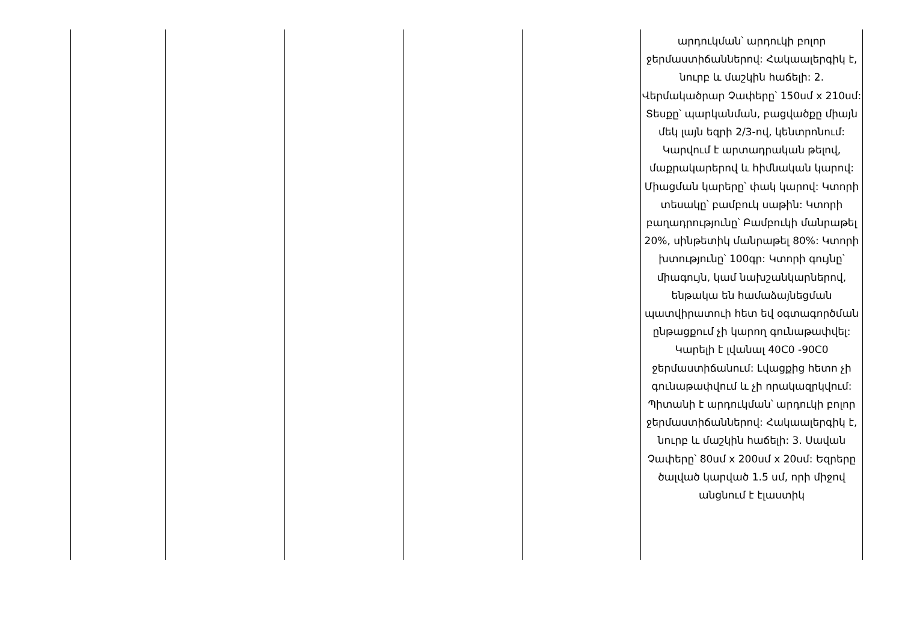| | | | | | արդուկման՝ արդուկի բոլոր ջերմաստիճաններով: Հակաալերգիկ է, նուրբ և մաշկին հաճելի: 2. Վերմակածրար Չափերը՝ 150սմ x 210սմ: Տեսքը՝ պարկանման, բացվածքը միայն մեկ լայն եզրի 2/3-ով, կենտրոնում: Կարվում է արտադրական թելով, մաքրակարերով և հիմնական կարով: Միացման կարերը՝ փակ կարով: Կտորի տեսակը՝ բամբուկ սաթին: Կտորի բաղադրությունը՝ Բամբուկի մանրաթել 20%, սինթետիկ մանրաթել 80%: Կտորի խտությունը՝ 100գր: Կտորի գույնը՝ միագույն, կամ նախշանկարներով, ենթակա են համաձայնեցման պատվիրատուի հետ եվ օգտագործման ընթացքում չի կարող գունաթափվել: Կարելի է լվանալ 40C0 -90C0 ջերմաստիճանում: Լվացքից հետո չի գունաթափվում և չի որակազրկվում: Պիտանի է արդուկման՝ արդուկի բոլոր ջերմաստիճաններով: Հակաալերգիկ է, նուրբ և մաշկին հաճելի: 3. Սավան Չափերը՝ 80սմ x 200սմ x 20սմ: Եզրերը ծալված կարված 1.5 սմ, որի միջով անցնում է էլաստիկ |